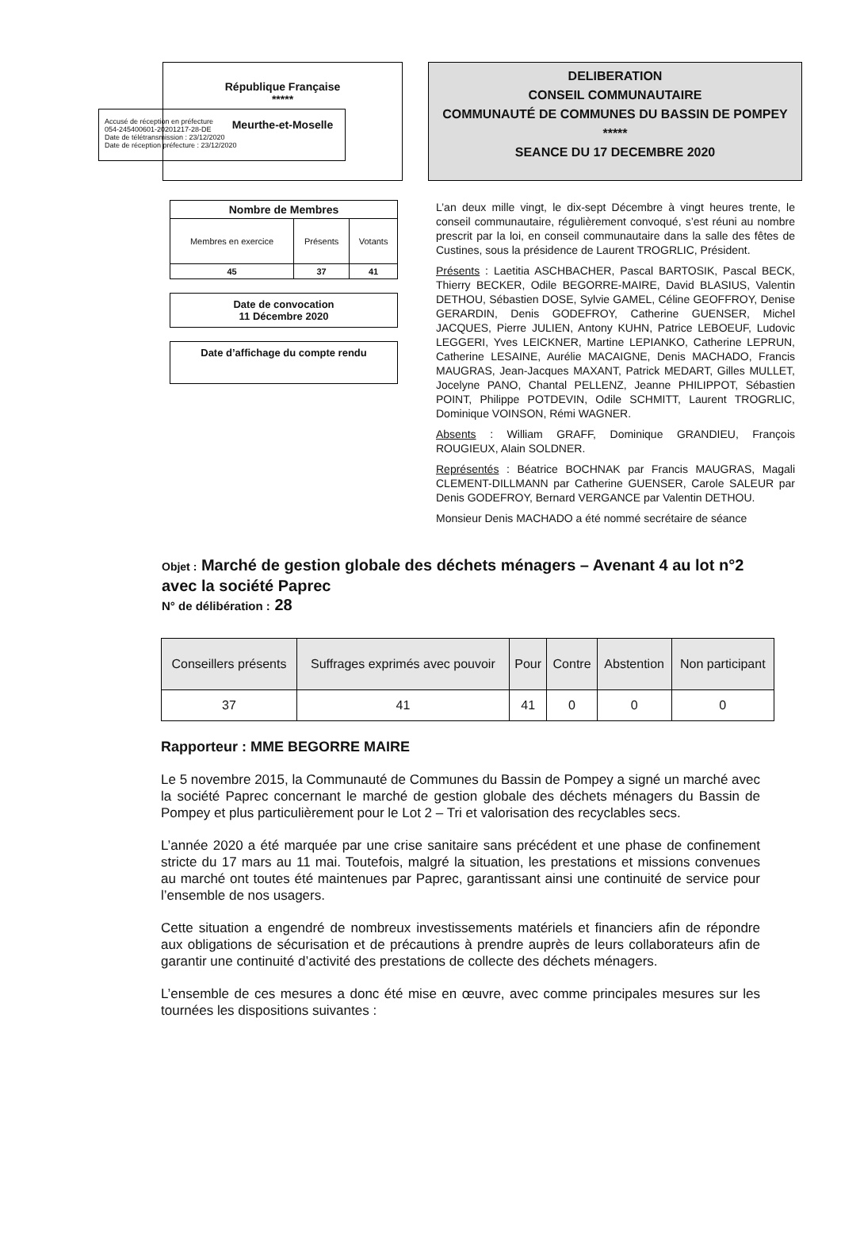Accusé de réception en préfecture
054-245400601-20201217-28-DE
Date de télétransmission : 23/12/2020
Date de réception préfecture : 23/12/2020
République Française
*****
Meurthe-et-Moselle
DELIBERATION
CONSEIL COMMUNAUTAIRE
COMMUNAUTÉ DE COMMUNES DU BASSIN DE POMPEY
*****
SEANCE DU 17 DECEMBRE 2020
| Nombre de Membres | | |
| --- | --- | --- |
| Membres en exercice | Présents | Votants |
| 45 | 37 | 41 |
Date de convocation
11 Décembre 2020
Date d’affichage du compte rendu
L’an deux mille vingt, le dix-sept Décembre à vingt heures trente, le conseil communautaire, régulièrement convoqué, s’est réuni au nombre prescrit par la loi, en conseil communautaire dans la salle des fêtes de Custines, sous la présidence de Laurent TROGRLIC, Président.
Présents : Laetitia ASCHBACHER, Pascal BARTOSIK, Pascal BECK, Thierry BECKER, Odile BEGORRE-MAIRE, David BLASIUS, Valentin DETHOU, Sébastien DOSE, Sylvie GAMEL, Céline GEOFFROY, Denise GERARDIN, Denis GODEFROY, Catherine GUENSER, Michel JACQUES, Pierre JULIEN, Antony KUHN, Patrice LEBOEUF, Ludovic LEGGERI, Yves LEICKNER, Martine LEPIANKO, Catherine LEPRUN, Catherine LESAINE, Aurélie MACAIGNE, Denis MACHADO, Francis MAUGRAS, Jean-Jacques MAXANT, Patrick MEDART, Gilles MULLET, Jocelyne PANO, Chantal PELLENZ, Jeanne PHILIPPOT, Sébastien POINT, Philippe POTDEVIN, Odile SCHMITT, Laurent TROGRLIC, Dominique VOINSON, Rémi WAGNER.
Absents : William GRAFF, Dominique GRANDIEU, François ROUGIEUX, Alain SOLDNER.
Représentés : Béatrice BOCHNAK par Francis MAUGRAS, Magali CLEMENT-DILLMANN par Catherine GUENSER, Carole SALEUR par Denis GODEFROY, Bernard VERGANCE par Valentin DETHOU.
Monsieur Denis MACHADO a été nommé secrétaire de séance
Objet : Marché de gestion globale des déchets ménagers – Avenant 4 au lot n°2 avec la société Paprec
N° de délibération : 28
| Conseillers présents | Suffrages exprimés avec pouvoir | Pour | Contre | Abstention | Non participant |
| --- | --- | --- | --- | --- | --- |
| 37 | 41 | 41 | 0 | 0 | 0 |
Rapporteur : MME BEGORRE MAIRE
Le 5 novembre 2015, la Communauté de Communes du Bassin de Pompey a signé un marché avec la société Paprec concernant le marché de gestion globale des déchets ménagers du Bassin de Pompey et plus particulièrement pour le Lot 2 – Tri et valorisation des recyclables secs.
L’année 2020 a été marquée par une crise sanitaire sans précédent et une phase de confinement stricte du 17 mars au 11 mai. Toutefois, malgré la situation, les prestations et missions convenues au marché ont toutes été maintenues par Paprec, garantissant ainsi une continuité de service pour l’ensemble de nos usagers.
Cette situation a engendré de nombreux investissements matériels et financiers afin de répondre aux obligations de sécurisation et de précautions à prendre auprès de leurs collaborateurs afin de garantir une continuité d’activité des prestations de collecte des déchets ménagers.
L’ensemble de ces mesures a donc été mise en œuvre, avec comme principales mesures sur les tournées les dispositions suivantes :